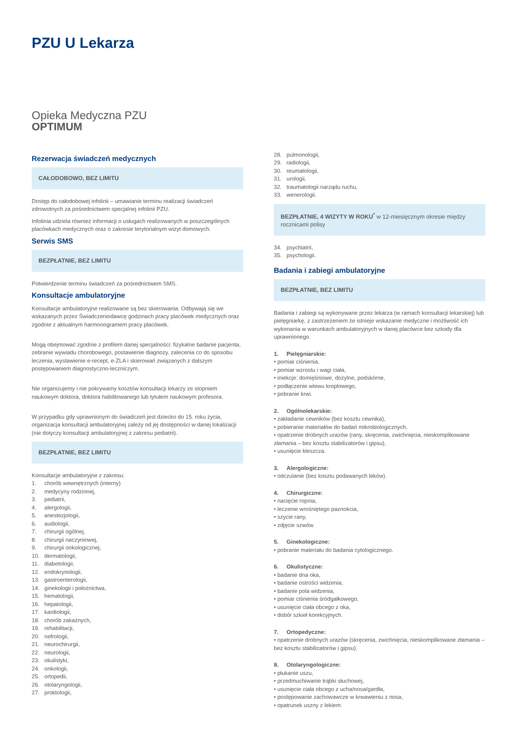PZU U Lekarza
Opieka Medyczna PZU
OPTIMUM
Rezerwacja świadczeń medycznych
CAŁODOBOWO, BEZ LIMITU
Dostęp do całodobowej infolinii – umawianie terminu realizacji świadczeń zdrowotnych za pośrednictwem specjalnej infolinii PZU.
Infolinia udziela również informacji o usługach realizowanych w poszczególnych placówkach medycznych oraz o zakresie terytorialnym wizyt domowych.
Serwis SMS
BEZPŁATNIE, BEZ LIMITU
Potwierdzenie terminu świadczeń za pośrednictwem SMS.
Konsultacje ambulatoryjne
Konsultacje ambulatoryjne realizowane są bez skierowania. Odbywają się we wskazanych przez Świadczeniodawcę godzinach pracy placówek medycznych oraz zgodnie z aktualnym harmonogramem pracy placówek.
Mogą obejmować zgodnie z profilem danej specjalności: fizykalne badanie pacjenta, zebranie wywiadu chorobowego, postawienie diagnozy, zalecenia co do sposobu leczenia, wystawienie e-recept, e-ZLA i skierowań związanych z dalszym postępowaniem diagnostyczno-leczniczym.
Nie organizujemy i nie pokrywamy kosztów konsultacji lekarzy ze stopniem naukowym doktora, doktora habilitowanego lub tytułem naukowym profesora.
W przypadku gdy uprawnionym do świadczeń jest dziecko do 15. roku życia, organizacja konsultacji ambulatoryjnej zależy od jej dostępności w danej lokalizacji (nie dotyczy konsultacji ambulatoryjnej z zakresu pediatrii).
BEZPŁATNIE, BEZ LIMITU
Konsultacje ambulatoryjne z zakresu:
1. chorób wewnętrznych (interny)
2. medycyny rodzinnej,
3. pediatrii,
4. alergologii,
5. anestezjologii,
6. audiologii,
7. chirurgii ogólnej,
8. chirurgii naczyniowej,
9. chirurgii onkologicznej,
10. dermatologii,
11. diabetologii,
12. endokrynologii,
13. gastroenterologii,
14. ginekologii i położnictwa,
15. hematologii,
16. hepatologii,
17. kardiologii,
18. chorób zakaźnych,
19. rehabilitacji,
20. nefrologii,
21. neurochirurgii,
22. neurologii,
23. okulistyki,
24. onkologii,
25. ortopedii,
26. otolaryngologii,
27. proktologii,
28. pulmonologii,
29. radiologii,
30. reumatologii,
31. urologii,
32. traumatologii narządu ruchu,
33. wenerologii.
BEZPŁATNIE, 4 WIZYTY W ROKU<sup>*</sup> w 12-miesięcznym okresie między rocznicami polisy
34. psychiatrii,
35. psychologii.
Badania i zabiegi ambulatoryjne
BEZPŁATNIE, BEZ LIMITU
Badania i zabiegi są wykonywane przez lekarza (w ramach konsultacji lekarskiej) lub pielęgniarkę, z zastrzeżeniem że istnieje wskazanie medyczne i możliwość ich wykonania w warunkach ambulatoryjnych w danej placówce bez szkody dla uprawnionego.
1. Pielęgniarskie:
• pomiar ciśnienia,
• pomiar wzrostu i wagi ciała,
• iniekcje: domięśniowe, dożylne, podskórne,
• podłączenie wlewu kroplowego,
• pobranie krwi.
2. Ogólnolekarskie:
• zakładanie cewników (bez kosztu cewnika),
• pobieranie materiałów do badań mikrobiologicznych,
• opatrzenie drobnych urazów (rany, skręcenia, zwichnięcia, nieskomplikowane złamania – bez kosztu stabilizatorów i gipsu),
• usunięcie kleszcza.
3. Alergologiczne:
• odczulanie (bez kosztu podawanych leków).
4. Chirurgiczne:
• nacięcie ropnia,
• leczenie wrośniętego paznokcia,
• szycie rany,
• zdjęcie szwów.
5. Ginekologiczne:
• pobranie materiału do badania cytologicznego.
6. Okulistyczne:
• badanie dna oka,
• badanie ostrości widzenia,
• badanie pola widzenia,
• pomiar ciśnienia śródgałkowego,
• usunięcie ciała obcego z oka,
• dobór szkieł korekcyjnych.
7. Ortopedyczne:
• opatrzenie drobnych urazów (skręcenia, zwichnięcia, nieskomplikowane złamania – bez kosztu stabilizatorów i gipsu).
8. Otolaryngologiczne:
• płukanie uszu,
• przedmuchiwanie trąbki słuchowej,
• usunięcie ciała obcego z ucha/nosa/gardła,
• postępowanie zachowawcze w krwawieniu z nosa,
• opatrunek uszny z lekiem.